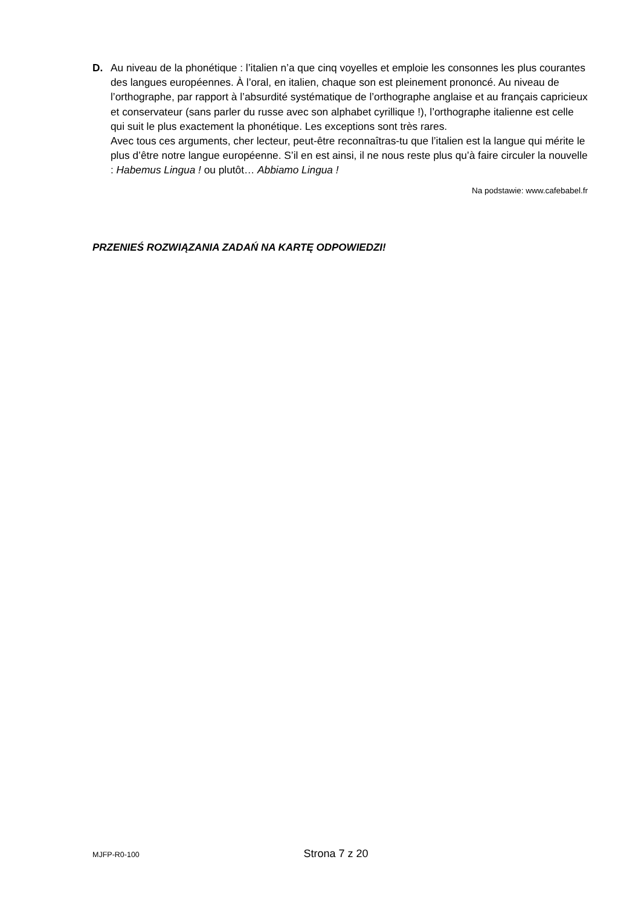D.
Au niveau de la phonétique : l’italien n’a que cinq voyelles et emploie les consonnes les plus courantes des langues européennes. À l’oral, en italien, chaque son est pleinement prononcé. Au niveau de l’orthographe, par rapport à l’absurdité systématique de l’orthographe anglaise et au français capricieux et conservateur (sans parler du russe avec son alphabet cyrillique !), l’orthographe italienne est celle qui suit le plus exactement la phonétique. Les exceptions sont très rares.
Avec tous ces arguments, cher lecteur, peut-être reconnaîtras-tu que l’italien est la langue qui mérite le plus d’être notre langue européenne. S’il en est ainsi, il ne nous reste plus qu’à faire circuler la nouvelle : Habemus Lingua ! ou plutôt… Abbiamo Lingua !
Na podstawie: www.cafebabel.fr
PRZENIEŚ ROZWIĄZANIA ZADAŃ NA KARTĘ ODPOWIEDZI!
MJFP-R0-100 Strona 7 z 20